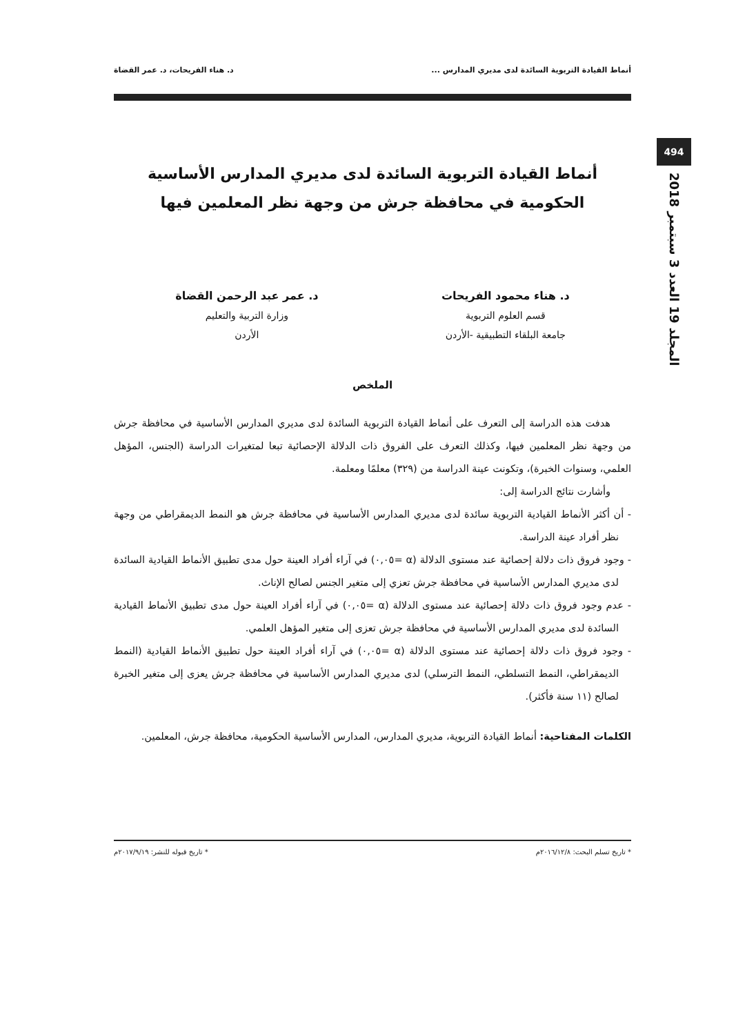494
المجلد 19 العدد 3 سبتمبر 2018
أنماط القيادة التربوية السائدة لدى مديري المدارس ... د. هناء الفريحات، د. عمر القضاة
أنماط القيادة التربوية السائدة لدى مديري المدارس الأساسية الحكومية في محافظة جرش من وجهة نظر المعلمين فيها
د. هناء محمود الفريحات
قسم العلوم التربوية
جامعة البلقاء التطبيقية -الأردن
د. عمر عبد الرحمن القضاة
وزارة التربية والتعليم
الأردن
الملخص
هدفت هذه الدراسة إلى التعرف على أنماط القيادة التربوية السائدة لدى مديري المدارس الأساسية في محافظة جرش من وجهة نظر المعلمين فيها، وكذلك التعرف على الفروق ذات الدلالة الإحصائية تبعا لمتغيرات الدراسة (الجنس، المؤهل العلمي، وسنوات الخبرة)، وتكونت عينة الدراسة من (٣٢٩) معلمًا ومعلمة.
وأشارت نتائج الدراسة إلى:
- أن أكثر الأنماط القيادية التربوية سائدة لدى مديري المدارس الأساسية في محافظة جرش هو النمط الديمقراطي من وجهة نظر أفراد عينة الدراسة.
- وجود فروق ذات دلالة إحصائية عند مستوى الدلالة (α =٠,٠٥) في آراء أفراد العينة حول مدى تطبيق الأنماط القيادية السائدة لدى مديري المدارس الأساسية في محافظة جرش تعزي إلى متغير الجنس لصالح الإناث.
- عدم وجود فروق ذات دلالة إحصائية عند مستوى الدلالة (α =٠,٠٥) في آراء أفراد العينة حول مدى تطبيق الأنماط القيادية السائدة لدى مديري المدارس الأساسية في محافظة جرش تعزى إلى متغير المؤهل العلمي.
- وجود فروق ذات دلالة إحصائية عند مستوى الدلالة (α =٠,٠٥) في آراء أفراد العينة حول تطبيق الأنماط القيادية (النمط الديمقراطي، النمط التسلطي، النمط الترسلي) لدى مديري المدارس الأساسية في محافظة جرش يعزى إلى متغير الخبرة لصالح (١١ سنة فأكثر).
الكلمات المفتاحية: أنماط القيادة التربوية، مديري المدارس، المدارس الأساسية الحكومية، محافظة جرش، المعلمين.
* تاريخ تسلم البحث: ٢٠١٦/١٢/٨م * تاريخ قبوله للنشر: ٢٠١٧/٩/١٩م